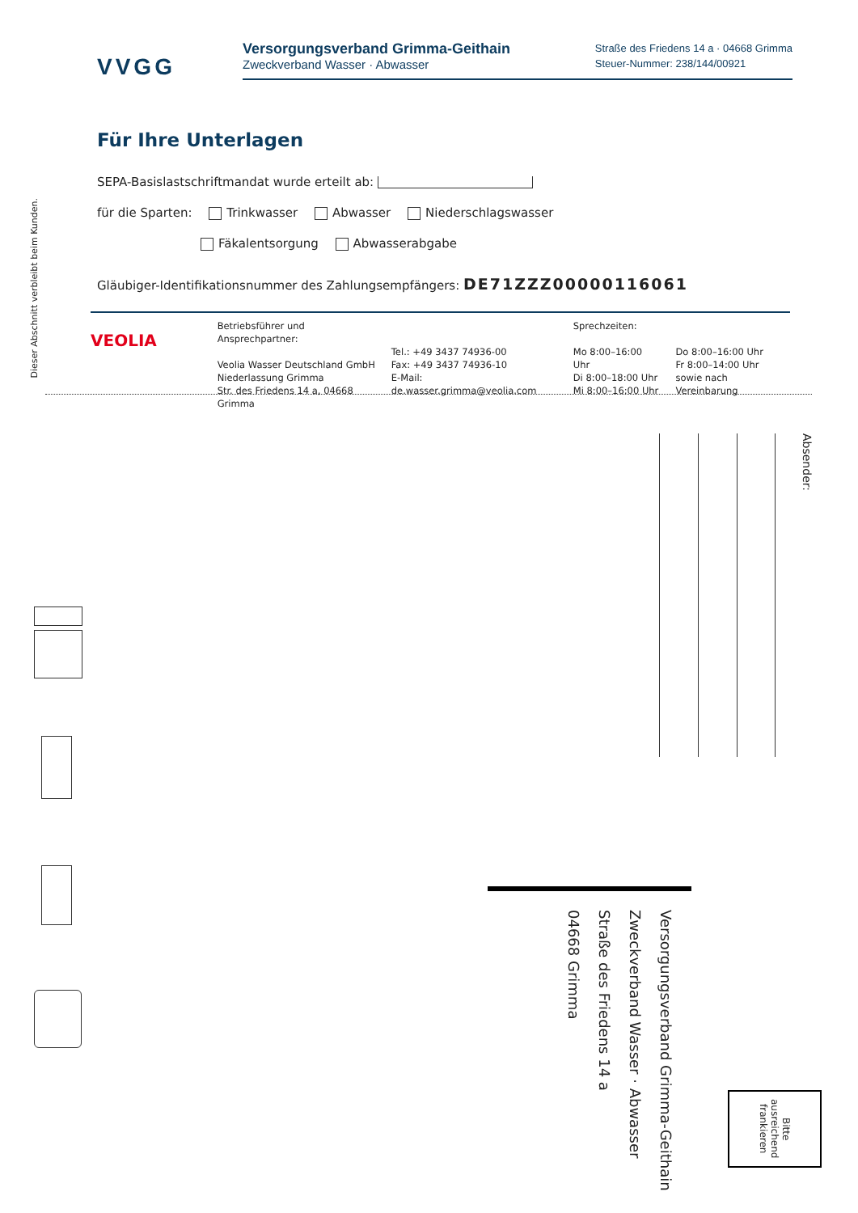VVGG
Versorgungsverband Grimma-Geithain
Zweckverband Wasser · Abwasser
Straße des Friedens 14 a · 04668 Grimma
Steuer-Nummer: 238/144/00921
Für Ihre Unterlagen
SEPA-Basislastschriftmandat wurde erteilt ab:
für die Sparten: Trinkwasser Abwasser Niederschlagswasser
Fäkalentsorgung Abwasserabgabe
Gläubiger-Identifikationsnummer des Zahlungsempfängers: DE71ZZZ00000116061
VEOLIA
Betriebsführer und Ansprechpartner:
Veolia Wasser Deutschland GmbH
Niederlassung Grimma
Str. des Friedens 14 a, 04668 Grimma
Tel.: +49 3437 74936-00
Fax: +49 3437 74936-10
E-Mail: de.wasser.grimma@veolia.com
Sprechzeiten:
Mo 8:00–16:00 Uhr
Di 8:00–18:00 Uhr
Mi 8:00–16:00 Uhr
Do 8:00–16:00 Uhr
Fr 8:00–14:00 Uhr
sowie nach Vereinbarung
Dieser Abschnitt verbleibt beim Kunden.
Absender:
Versorgungsverband Grimma-Geithain
Zweckverband Wasser · Abwasser
Straße des Friedens 14 a
04668 Grimma
Bitte
ausreichend
frankieren